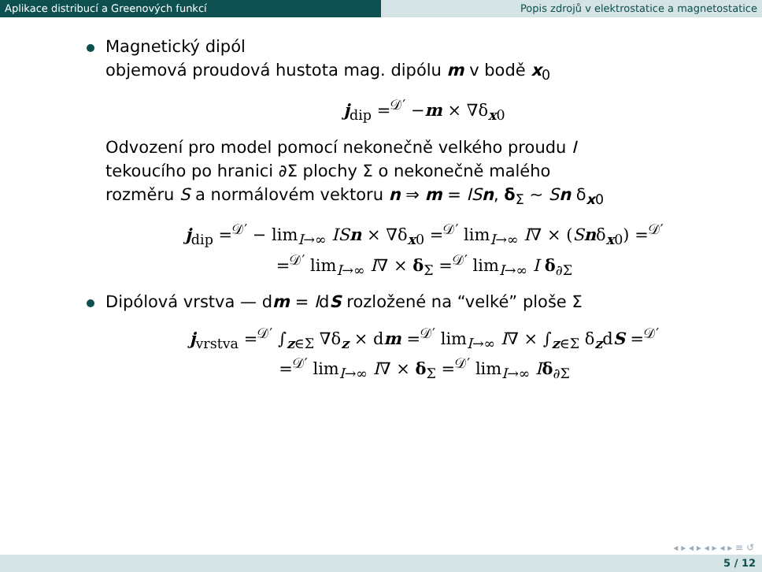Aplikace distribucí a Greenových funkcí Popis zdrojů v elektrostatice a magnetostatice
Magnetický dipól
objemová proudová hustota mag. dipólu m v bodě x<sub>0</sub>
j<sub>dip</sub> =<sup>𝒟′</sup> −m × ∇δ<sub>x0</sub>
Odvození pro model pomocí nekonečně velkého proudu I
tekoucího po hranici ∂Σ plochy Σ o nekonečně malého
rozměru S a normálovém vektoru n ⇒ m = IS n, δ<sub>Σ</sub> ∼ Sn δ<sub>x0</sub>
j<sub>dip</sub> =<sup>𝒟′</sup> − lim<sub>I→∞</sub> IS n × ∇δ<sub>x0</sub> =<sup>𝒟′</sup> lim<sub>I→∞</sub> I∇ × (Snδ<sub>x0</sub>) =<sup>𝒟′</sup>
=<sup>𝒟′</sup> lim<sub>I→∞</sub> I∇ × δ<sub>Σ</sub> =<sup>𝒟′</sup> lim<sub>I→∞</sub> I δ<sub>∂Σ</sub>
Dipólová vrstva — dm = IdS rozložené na “velké” ploše Σ
j<sub>vrstva</sub> =<sup>𝒟′</sup> ∫<sub>z∈Σ</sub> ∇δ<sub>z</sub> × dm =<sup>𝒟′</sup> lim<sub>I→∞</sub> I∇ × ∫<sub>z∈Σ</sub> δ<sub>z</sub>dS =<sup>𝒟′</sup>
=<sup>𝒟′</sup> lim<sub>I→∞</sub> I∇ × δ<sub>Σ</sub> =<sup>𝒟′</sup> lim<sub>I→∞</sub> Iδ<sub>∂Σ</sub>
◂ ▸ ◂ ▸ ◂ ▸ ◂ ▸ ≡ ↺
5 / 12